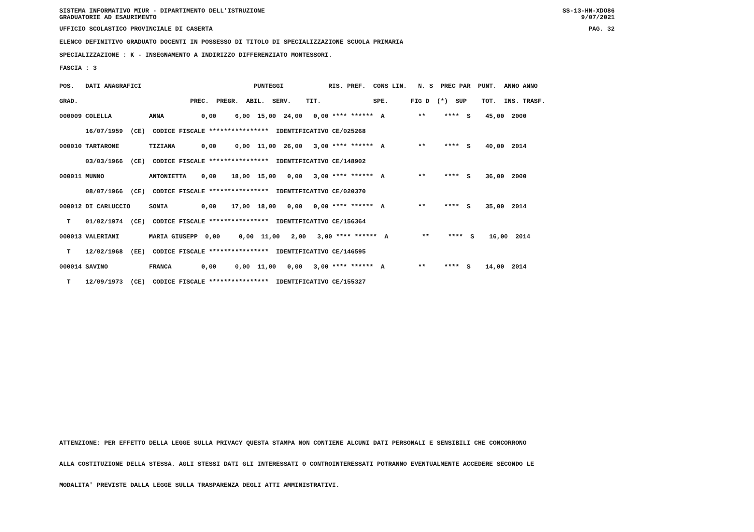SISTEMA INFORMATIVO MIUR - DIPARTIMENTO DELL'ISTRUZIONE SS-13-HN-XDO86
GRADUATORIE AD ESAURIMENTO 9/07/2021
UFFICIO SCOLASTICO PROVINCIALE DI CASERTA PAG. 32
ELENCO DEFINITIVO GRADUATO DOCENTI IN POSSESSO DI TITOLO DI SPECIALIZZAZIONE SCUOLA PRIMARIA
SPECIALIZZAZIONE : K - INSEGNAMENTO A INDIRIZZO DIFFERENZIATO MONTESSORI.
FASCIA : 3
| POS. DATI ANAGRAFICI PUNTEGGI RIS. PREF. CONS LIN. N. S PREC PAR PUNT. ANNO ANNO |
| GRAD. PREC. PREGR. ABIL. SERV. TIT. SPE. FIG D (*) SUP TOT. INS. TRASF. |
| 000009 COLELLA ANNA 0,00 6,00 15,00 24,00 0,00 **** ****** A ** **** S 45,00 2000 |
| 16/07/1959 (CE) CODICE FISCALE **************** IDENTIFICATIVO CE/025268 |
| 000010 TARTARONE TIZIANA 0,00 0,00 11,00 26,00 3,00 **** ****** A ** **** S 40,00 2014 |
| 03/03/1966 (CE) CODICE FISCALE **************** IDENTIFICATIVO CE/148902 |
| 000011 MUNNO ANTONIETTA 0,00 18,00 15,00 0,00 3,00 **** ****** A ** **** S 36,00 2000 |
| 08/07/1966 (CE) CODICE FISCALE **************** IDENTIFICATIVO CE/020370 |
| 000012 DI CARLUCCIO SONIA 0,00 17,00 18,00 0,00 0,00 **** ****** A ** **** S 35,00 2014 |
| T 01/02/1974 (CE) CODICE FISCALE **************** IDENTIFICATIVO CE/156364 |
| 000013 VALERIANI MARIA GIUSEPP 0,00 0,00 11,00 2,00 3,00 **** ****** A ** **** S 16,00 2014 |
| T 12/02/1968 (EE) CODICE FISCALE **************** IDENTIFICATIVO CE/146595 |
| 000014 SAVINO FRANCA 0,00 0,00 11,00 0,00 3,00 **** ****** A ** **** S 14,00 2014 |
| T 12/09/1973 (CE) CODICE FISCALE **************** IDENTIFICATIVO CE/155327 |
ATTENZIONE: PER EFFETTO DELLA LEGGE SULLA PRIVACY QUESTA STAMPA NON CONTIENE ALCUNI DATI PERSONALI E SENSIBILI CHE CONCORRONO
ALLA COSTITUZIONE DELLA STESSA. AGLI STESSI DATI GLI INTERESSATI O CONTROINTERESSATI POTRANNO EVENTUALMENTE ACCEDERE SECONDO LE
MODALITA' PREVISTE DALLA LEGGE SULLA TRASPARENZA DEGLI ATTI AMMINISTRATIVI.